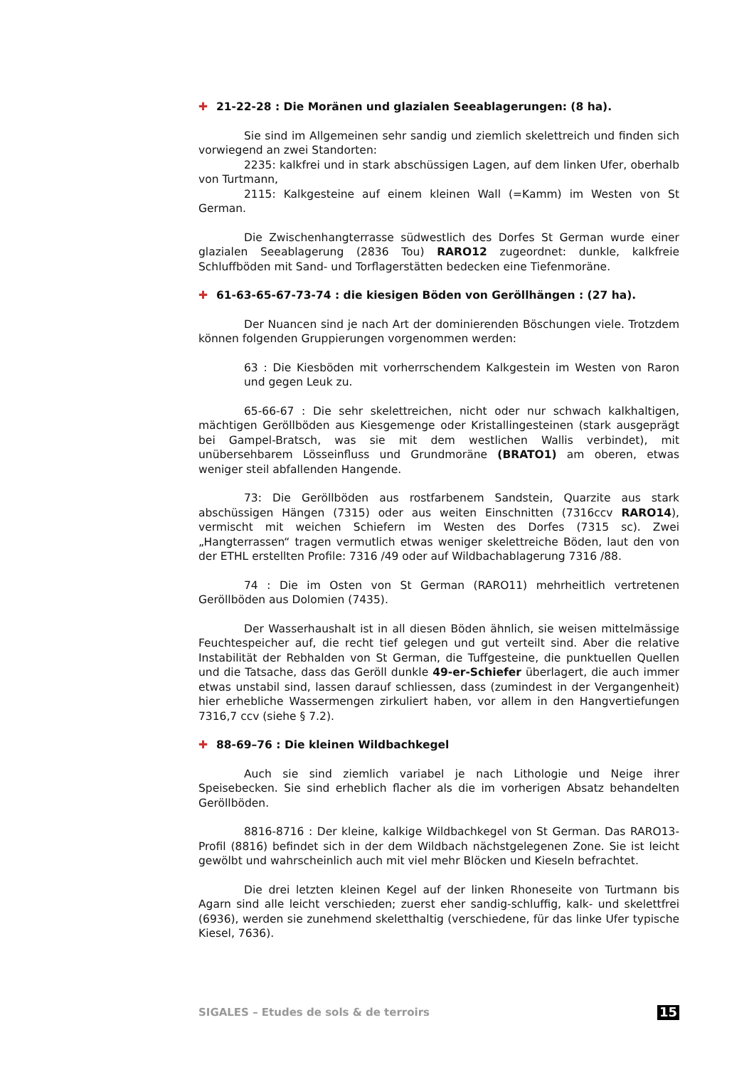✚ 21-22-28 : Die Moränen und glazialen Seeablagerungen: (8 ha).
Sie sind im Allgemeinen sehr sandig und ziemlich skelettreich und finden sich vorwiegend an zwei Standorten:
2235: kalkfrei und in stark abschüssigen Lagen, auf dem linken Ufer, oberhalb von Turtmann,
2115: Kalkgesteine auf einem kleinen Wall (=Kamm) im Westen von St German.
Die Zwischenhangterrasse südwestlich des Dorfes St German wurde einer glazialen Seeablagerung (2836 Tou) RARO12 zugeordnet: dunkle, kalkfreie Schluffböden mit Sand- und Torflagerstätten bedecken eine Tiefenmoräne.
✚ 61-63-65-67-73-74 : die kiesigen Böden von Geröllhängen : (27 ha).
Der Nuancen sind je nach Art der dominierenden Böschungen viele. Trotzdem können folgenden Gruppierungen vorgenommen werden:
63 : Die Kiesböden mit vorherrschendem Kalkgestein im Westen von Raron und gegen Leuk zu.
65-66-67 : Die sehr skelettreichen, nicht oder nur schwach kalkhaltigen, mächtigen Geröllböden aus Kiesgemenge oder Kristallingesteinen (stark ausgeprägt bei Gampel-Bratsch, was sie mit dem westlichen Wallis verbindet), mit unübersehbarem Lösseinfluss und Grundmoräne (BRATO1) am oberen, etwas weniger steil abfallenden Hangende.
73: Die Geröllböden aus rostfarbenem Sandstein, Quarzite aus stark abschüssigen Hängen (7315) oder aus weiten Einschnitten (7316ccv RARO14), vermischt mit weichen Schiefern im Westen des Dorfes (7315 sc). Zwei „Hangterrassen“ tragen vermutlich etwas weniger skelettreiche Böden, laut den von der ETHL erstellten Profile: 7316 /49 oder auf Wildbachablagerung 7316 /88.
74 : Die im Osten von St German (RARO11) mehrheitlich vertretenen Geröllböden aus Dolomien (7435).
Der Wasserhaushalt ist in all diesen Böden ähnlich, sie weisen mittelmässige Feuchtespeicher auf, die recht tief gelegen und gut verteilt sind. Aber die relative Instabilität der Rebhalden von St German, die Tuffgesteine, die punktuellen Quellen und die Tatsache, dass das Geröll dunkle 49-er-Schiefer überlagert, die auch immer etwas unstabil sind, lassen darauf schliessen, dass (zumindest in der Vergangenheit) hier erhebliche Wassermengen zirkuliert haben, vor allem in den Hangvertiefungen 7316,7 ccv (siehe § 7.2).
✚ 88-69–76 : Die kleinen Wildbachkegel
Auch sie sind ziemlich variabel je nach Lithologie und Neige ihrer Speisebecken. Sie sind erheblich flacher als die im vorherigen Absatz behandelten Geröllböden.
8816-8716 : Der kleine, kalkige Wildbachkegel von St German. Das RARO13-Profil (8816) befindet sich in der dem Wildbach nächstgelegenen Zone. Sie ist leicht gewölbt und wahrscheinlich auch mit viel mehr Blöcken und Kieseln befrachtet.
Die drei letzten kleinen Kegel auf der linken Rhoneseite von Turtmann bis Agarn sind alle leicht verschieden; zuerst eher sandig-schluffig, kalk- und skelettfrei (6936), werden sie zunehmend skeletthaltig (verschiedene, für das linke Ufer typische Kiesel, 7636).
SIGALES – Etudes de sols & de terroirs 15